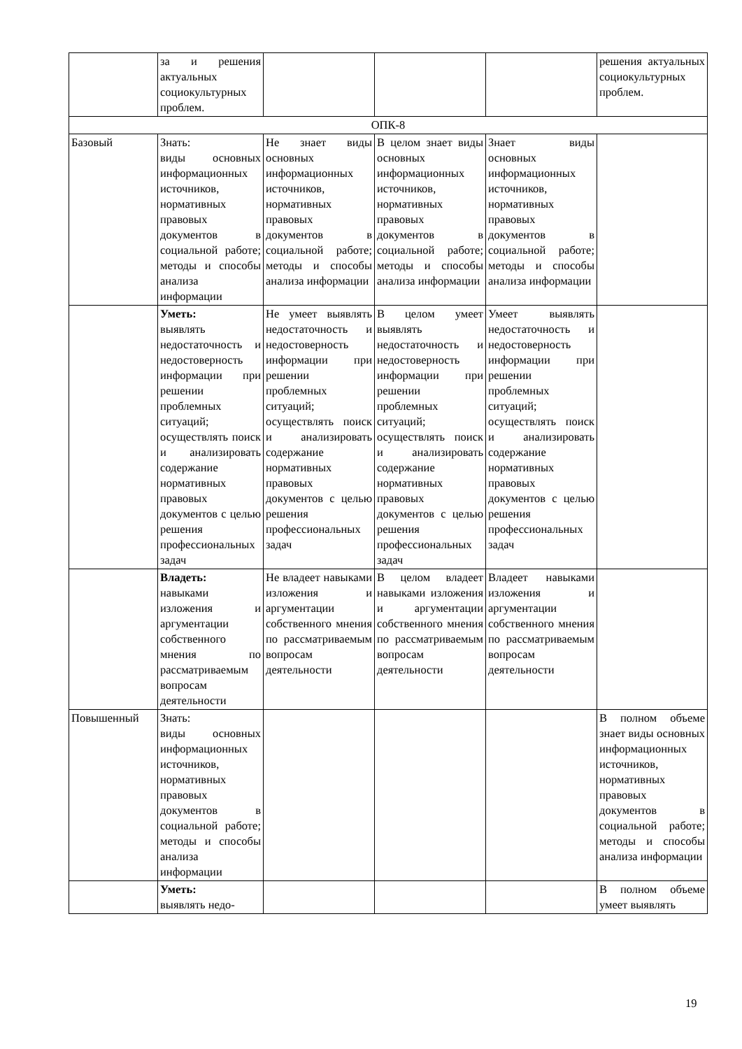| | за и решения актуальных социокультурных проблем. | | | | решения актуальных социокультурных проблем. |
| ОПК-8 | | | | | |
| Базовый | Знать: виды основных информационных источников, нормативных правовых документов в социальной работе; методы и способы анализа информации | Не знает виды основных информационных источников, нормативных правовых документов в социальной работе; методы и способы анализа информации | В целом знает виды основных информационных источников, нормативных правовых документов в социальной работе; методы и способы анализа информации | Знает виды основных информационных источников, нормативных правовых документов в социальной работе; методы и способы анализа информации | |
| | Уметь: выявлять недостаточность и недостоверность информации при решении проблемных ситуаций; осуществлять поиск и анализировать содержание нормативных правовых документов с целью решения профессиональных задач | Не умеет выявлять недостаточность и недостоверность информации при решении проблемных ситуаций; осуществлять поиск и анализировать содержание нормативных правовых документов с целью решения профессиональных задач | В целом умеет выявлять недостаточность и недостоверность информации при решении проблемных ситуаций; осуществлять поиск и анализировать содержание нормативных правовых документов с целью решения профессиональных задач | Умеет выявлять недостаточность и недостоверность информации при решении проблемных ситуаций; осуществлять поиск и анализировать содержание нормативных правовых документов с целью решения профессиональных задач | |
| | Владеть: навыками изложения и аргументации собственного мнения по рассматриваемым вопросам деятельности | Не владеет навыками изложения и аргументации собственного мнения по рассматриваемым вопросам деятельности | В целом владеет навыками изложения и аргументации собственного мнения по рассматриваемым вопросам деятельности | Владеет навыками изложения и аргументации собственного мнения по рассматриваемым вопросам деятельности | |
| Повышенный | Знать: виды основных информационных источников, нормативных правовых документов в социальной работе; методы и способы анализа информации | | | | В полном объеме знает виды основных информационных источников, нормативных правовых документов в социальной работе; методы и способы анализа информации |
| | Уметь: выявлять недо- | | | | В полном объеме умеет выявлять |
19